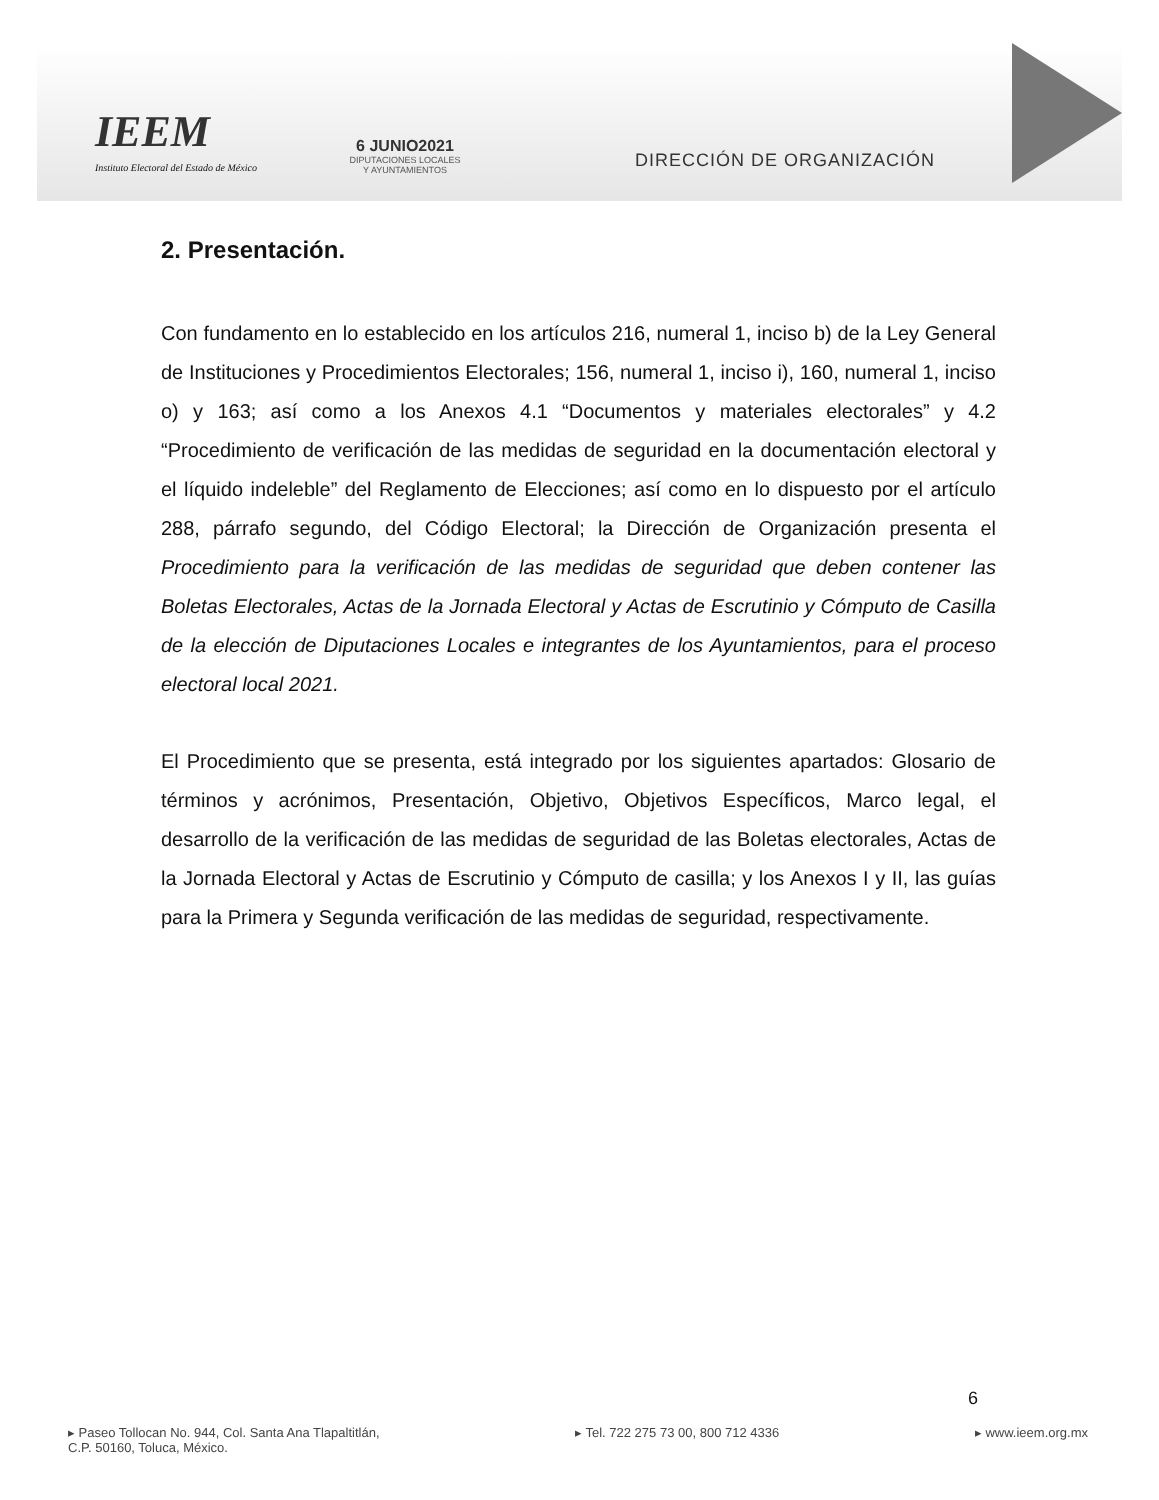IEEM
Instituto Electoral del Estado de México
6 JUNIO2021
DIPUTACIONES LOCALES
Y AYUNTAMIENTOS
DIRECCIÓN DE ORGANIZACIÓN
2. Presentación.
Con fundamento en lo establecido en los artículos 216, numeral 1, inciso b) de la Ley General de Instituciones y Procedimientos Electorales; 156, numeral 1, inciso i), 160, numeral 1, inciso o) y 163; así como a los Anexos 4.1 “Documentos y materiales electorales” y 4.2 “Procedimiento de verificación de las medidas de seguridad en la documentación electoral y el líquido indeleble” del Reglamento de Elecciones; así como en lo dispuesto por el artículo 288, párrafo segundo, del Código Electoral; la Dirección de Organización presenta el Procedimiento para la verificación de las medidas de seguridad que deben contener las Boletas Electorales, Actas de la Jornada Electoral y Actas de Escrutinio y Cómputo de Casilla de la elección de Diputaciones Locales e integrantes de los Ayuntamientos, para el proceso electoral local 2021.
El Procedimiento que se presenta, está integrado por los siguientes apartados: Glosario de términos y acrónimos, Presentación, Objetivo, Objetivos Específicos, Marco legal, el desarrollo de la verificación de las medidas de seguridad de las Boletas electorales, Actas de la Jornada Electoral y Actas de Escrutinio y Cómputo de casilla; y los Anexos I y II, las guías para la Primera y Segunda verificación de las medidas de seguridad, respectivamente.
6
▸ Paseo Tollocan No. 944, Col. Santa Ana Tlapaltitlán,
C.P. 50160, Toluca, México.
▸ Tel. 722 275 73 00, 800 712 4336
▸ www.ieem.org.mx